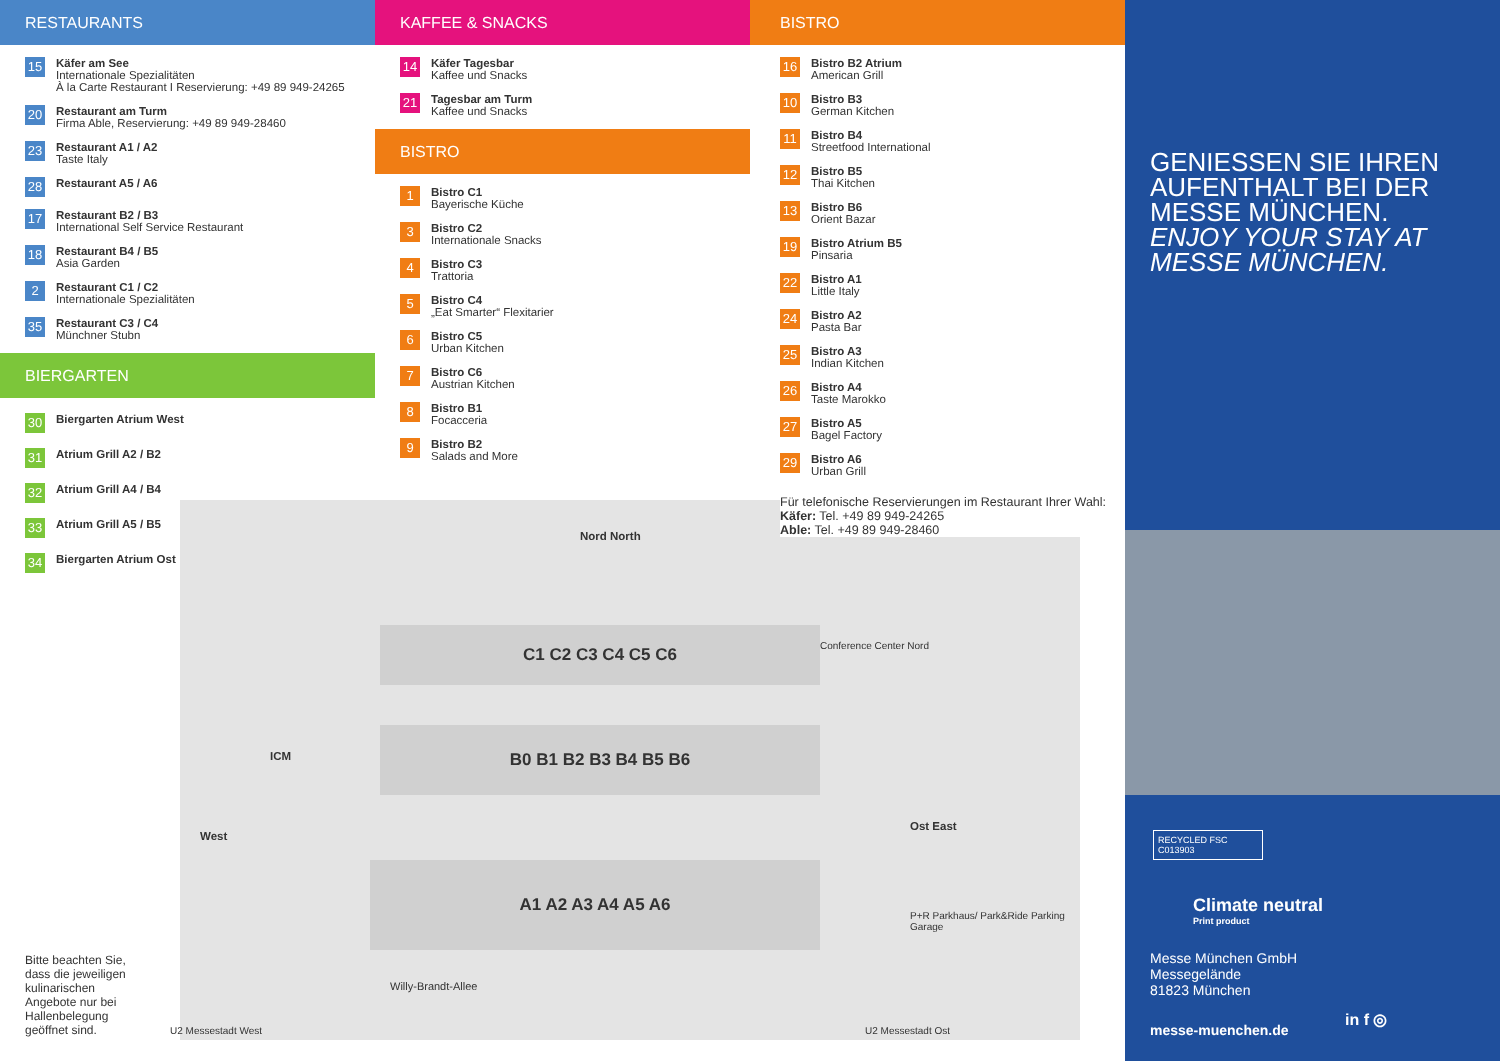C1 C2 C3 C4 C5 C6
B0 B1 B2 B3 B4 B5 B6
A1 A2 A3 A4 A5 A6
West
Nord North
Ost East
ICM
Conference Center Nord
P+R Parkhaus/ Park&Ride Parking Garage
Willy-Brandt-Allee
U2 Messestadt West U2 Messestadt Ost
RESTAURANTS
15
Käfer am See
Internationale Spezialitäten
À la Carte Restaurant I Reservierung: +49 89 949-24265
20
Restaurant am Turm
Firma Able, Reservierung: +49 89 949-28460
23
Restaurant A1 / A2
Taste Italy
28
Restaurant A5 / A6
17
Restaurant B2 / B3
International Self Service Restaurant
18
Restaurant B4 / B5
Asia Garden
2
Restaurant C1 / C2
Internationale Spezialitäten
35
Restaurant C3 / C4
Münchner Stubn
BIERGARTEN
30 Biergarten Atrium West
31 Atrium Grill A2 / B2
32 Atrium Grill A4 / B4
33 Atrium Grill A5 / B5
34 Biergarten Atrium Ost
Bitte beachten Sie, dass die jeweiligen kulinarischen Angebote nur bei Hallenbelegung geöffnet sind.
KAFFEE & SNACKS
14
Käfer Tagesbar
Kaffee und Snacks
21
Tagesbar am Turm
Kaffee und Snacks
BISTRO
1
Bistro C1
Bayerische Küche
3
Bistro C2
Internationale Snacks
4
Bistro C3
Trattoria
5
Bistro C4
„Eat Smarter“ Flexitarier
6
Bistro C5
Urban Kitchen
7
Bistro C6
Austrian Kitchen
8
Bistro B1
Focacceria
9
Bistro B2
Salads and More
BISTRO
16
Bistro B2 Atrium
American Grill
10
Bistro B3
German Kitchen
11
Bistro B4
Streetfood International
12
Bistro B5
Thai Kitchen
13
Bistro B6
Orient Bazar
19
Bistro Atrium B5
Pinsaria
22
Bistro A1
Little Italy
24
Bistro A2
Pasta Bar
25
Bistro A3
Indian Kitchen
26
Bistro A4
Taste Marokko
27
Bistro A5
Bagel Factory
29
Bistro A6
Urban Grill
Für telefonische Reservierungen im Restaurant Ihrer Wahl:
Käfer: Tel. +49 89 949-24265
Able: Tel. +49 89 949-28460
GENIESSEN SIE IHREN AUFENTHALT BEI DER MESSE MÜNCHEN.
ENJOY YOUR STAY AT MESSE MÜNCHEN.
RECYCLED FSC C013903
Climate neutral
Print product
Messe München GmbH
Messegelände
81823 München
messe-muenchen.de
in f ◎